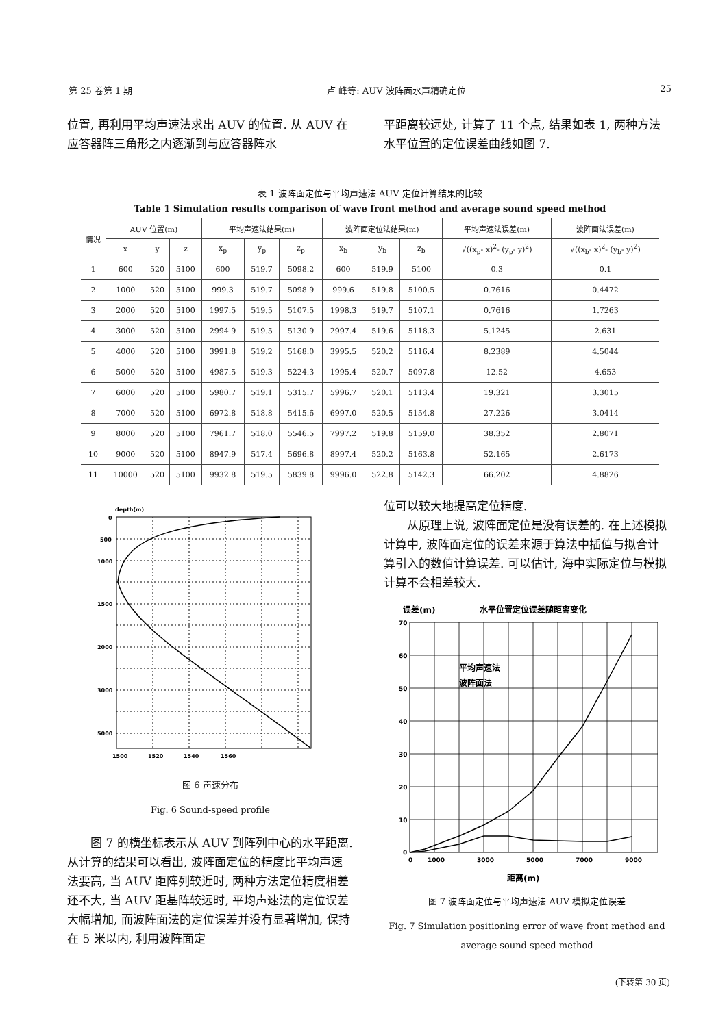第 25 卷第 1 期 卢 峰等: AUV 波阵面水声精确定位 25
位置, 再利用平均声速法求出 AUV 的位置. 从 AUV 在应答器阵三角形之内逐渐到与应答器阵水
平距离较远处, 计算了 11 个点, 结果如表 1, 两种方法水平位置的定位误差曲线如图 7.
表 1 波阵面定位与平均声速法 AUV 定位计算结果的比较
Table 1 Simulation results comparison of wave front method and average sound speed method
| 情况 | AUV 位置(m) | | | 平均声速法结果(m) | | | 波阵面定位法结果(m) | | | 平均声速法误差(m) | 波阵面法误差(m) |
| --- | --- | --- | --- | --- | --- | --- | --- | --- | --- | --- | --- |
| | x | y | z | x<sub>p</sub> | y<sub>p</sub> | z<sub>p</sub> | x<sub>b</sub> | y<sub>b</sub> | z<sub>b</sub> | √((x<sub>p</sub>- x)<sup>2</sup>- (y<sub>p</sub>- y)<sup>2</sup>) | √((x<sub>b</sub>- x)<sup>2</sup>- (y<sub>b</sub>- y)<sup>2</sup>) |
| 1 | 600 | 520 | 5100 | 600 | 519.7 | 5098.2 | 600 | 519.9 | 5100 | 0.3 | 0.1 |
| 2 | 1000 | 520 | 5100 | 999.3 | 519.7 | 5098.9 | 999.6 | 519.8 | 5100.5 | 0.7616 | 0.4472 |
| 3 | 2000 | 520 | 5100 | 1997.5 | 519.5 | 5107.5 | 1998.3 | 519.7 | 5107.1 | 0.7616 | 1.7263 |
| 4 | 3000 | 520 | 5100 | 2994.9 | 519.5 | 5130.9 | 2997.4 | 519.6 | 5118.3 | 5.1245 | 2.631 |
| 5 | 4000 | 520 | 5100 | 3991.8 | 519.2 | 5168.0 | 3995.5 | 520.2 | 5116.4 | 8.2389 | 4.5044 |
| 6 | 5000 | 520 | 5100 | 4987.5 | 519.3 | 5224.3 | 1995.4 | 520.7 | 5097.8 | 12.52 | 4.653 |
| 7 | 6000 | 520 | 5100 | 5980.7 | 519.1 | 5315.7 | 5996.7 | 520.1 | 5113.4 | 19.321 | 3.3015 |
| 8 | 7000 | 520 | 5100 | 6972.8 | 518.8 | 5415.6 | 6997.0 | 520.5 | 5154.8 | 27.226 | 3.0414 |
| 9 | 8000 | 520 | 5100 | 7961.7 | 518.0 | 5546.5 | 7997.2 | 519.8 | 5159.0 | 38.352 | 2.8071 |
| 10 | 9000 | 520 | 5100 | 8947.9 | 517.4 | 5696.8 | 8997.4 | 520.2 | 5163.8 | 52.165 | 2.6173 |
| 11 | 10000 | 520 | 5100 | 9932.8 | 519.5 | 5839.8 | 9996.0 | 522.8 | 5142.3 | 66.202 | 4.8826 |
depth(m)
0
500
1000
1500
2000
3000
5000
1500
1520
1540
1560
图 6 声速分布
Fig. 6 Sound-speed profile
图 7 的横坐标表示从 AUV 到阵列中心的水平距离. 从计算的结果可以看出, 波阵面定位的精度比平均声速法要高, 当 AUV 距阵列较近时, 两种方法定位精度相差还不大, 当 AUV 距基阵较远时, 平均声速法的定位误差大幅增加, 而波阵面法的定位误差并没有显著增加, 保持在 5 米以内, 利用波阵面定
位可以较大地提高定位精度.
从原理上说, 波阵面定位是没有误差的. 在上述模拟计算中, 波阵面定位的误差来源于算法中插值与拟合计算引入的数值计算误差. 可以估计, 海中实际定位与模拟计算不会相差较大.
误差(m)
水平位置定位误差随距离变化
平均声速法
波阵面法
70
60
50
40
30
20
10
0
0
1000
3000
5000
7000
9000
距离(m)
图 7 波阵面定位与平均声速法 AUV 模拟定位误差
Fig. 7 Simulation positioning error of wave front method and average sound speed method
(下转第 30 页)